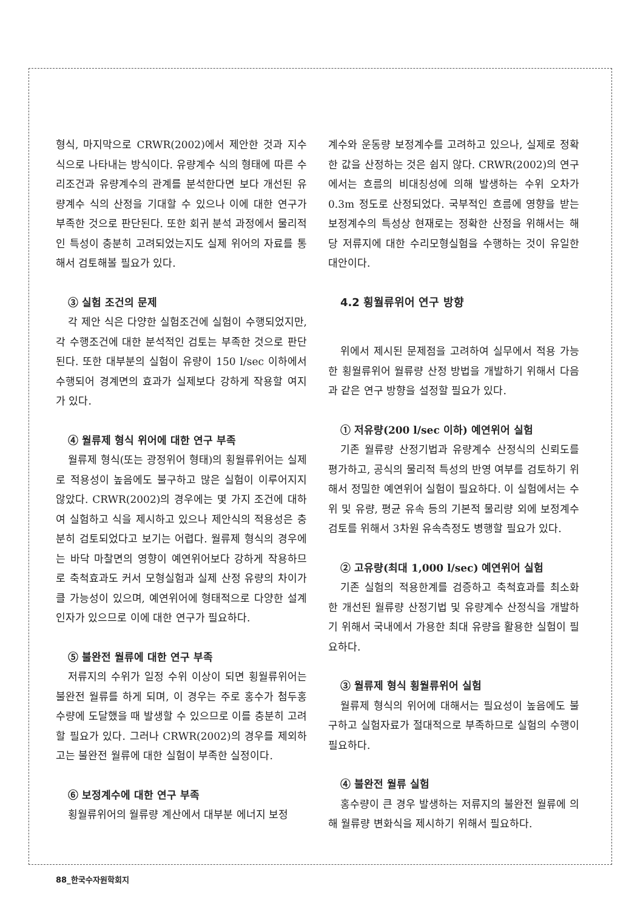형식, 마지막으로 CRWR(2002)에서 제안한 것과 지수식으로 나타내는 방식이다. 유량계수 식의 형태에 따른 수리조건과 유량계수의 관계를 분석한다면 보다 개선된 유량계수 식의 산정을 기대할 수 있으나 이에 대한 연구가 부족한 것으로 판단된다. 또한 회귀 분석 과정에서 물리적인 특성이 충분히 고려되었는지도 실제 위어의 자료를 통해서 검토해볼 필요가 있다.
③ 실험 조건의 문제
각 제안 식은 다양한 실험조건에 실험이 수행되었지만, 각 수행조건에 대한 분석적인 검토는 부족한 것으로 판단된다. 또한 대부분의 실험이 유량이 150 l/sec 이하에서 수행되어 경계면의 효과가 실제보다 강하게 작용할 여지가 있다.
④ 월류제 형식 위어에 대한 연구 부족
월류제 형식(또는 광정위어 형태)의 횡월류위어는 실제로 적용성이 높음에도 불구하고 많은 실험이 이루어지지 않았다. CRWR(2002)의 경우에는 몇 가지 조건에 대하여 실험하고 식을 제시하고 있으나 제안식의 적용성은 충분히 검토되었다고 보기는 어렵다. 월류제 형식의 경우에는 바닥 마찰면의 영향이 예연위어보다 강하게 작용하므로 축척효과도 커서 모형실험과 실제 산정 유량의 차이가 클 가능성이 있으며, 예연위어에 형태적으로 다양한 설계인자가 있으므로 이에 대한 연구가 필요하다.
⑤ 불완전 월류에 대한 연구 부족
저류지의 수위가 일정 수위 이상이 되면 횡월류위어는 불완전 월류를 하게 되며, 이 경우는 주로 홍수가 첨두홍수량에 도달했을 때 발생할 수 있으므로 이를 충분히 고려할 필요가 있다. 그러나 CRWR(2002)의 경우를 제외하고는 불완전 월류에 대한 실험이 부족한 실정이다.
⑥ 보정계수에 대한 연구 부족
횡월류위어의 월류량 계산에서 대부분 에너지 보정
계수와 운동량 보정계수를 고려하고 있으나, 실제로 정확한 값을 산정하는 것은 쉽지 않다. CRWR(2002)의 연구에서는 흐름의 비대칭성에 의해 발생하는 수위 오차가 0.3m 정도로 산정되었다. 국부적인 흐름에 영향을 받는 보정계수의 특성상 현재로는 정확한 산정을 위해서는 해당 저류지에 대한 수리모형실험을 수행하는 것이 유일한 대안이다.
4.2 횡월류위어 연구 방향
위에서 제시된 문제점을 고려하여 실무에서 적용 가능한 횡월류위어 월류량 산정 방법을 개발하기 위해서 다음과 같은 연구 방향을 설정할 필요가 있다.
① 저유량(200 l/sec 이하) 예연위어 실험
기존 월류량 산정기법과 유량계수 산정식의 신뢰도를 평가하고, 공식의 물리적 특성의 반영 여부를 검토하기 위해서 정밀한 예연위어 실험이 필요하다. 이 실험에서는 수위 및 유량, 평균 유속 등의 기본적 물리량 외에 보정계수 검토를 위해서 3차원 유속측정도 병행할 필요가 있다.
② 고유량(최대 1,000 l/sec) 예연위어 실험
기존 실험의 적용한계를 검증하고 축척효과를 최소화한 개선된 월류량 산정기법 및 유량계수 산정식을 개발하기 위해서 국내에서 가용한 최대 유량을 활용한 실험이 필요하다.
③ 월류제 형식 횡월류위어 실험
월류제 형식의 위어에 대해서는 필요성이 높음에도 불구하고 실험자료가 절대적으로 부족하므로 실험의 수행이 필요하다.
④ 불완전 월류 실험
홍수량이 큰 경우 발생하는 저류지의 불완전 월류에 의해 월류량 변화식을 제시하기 위해서 필요하다.
88_한국수자원학회지